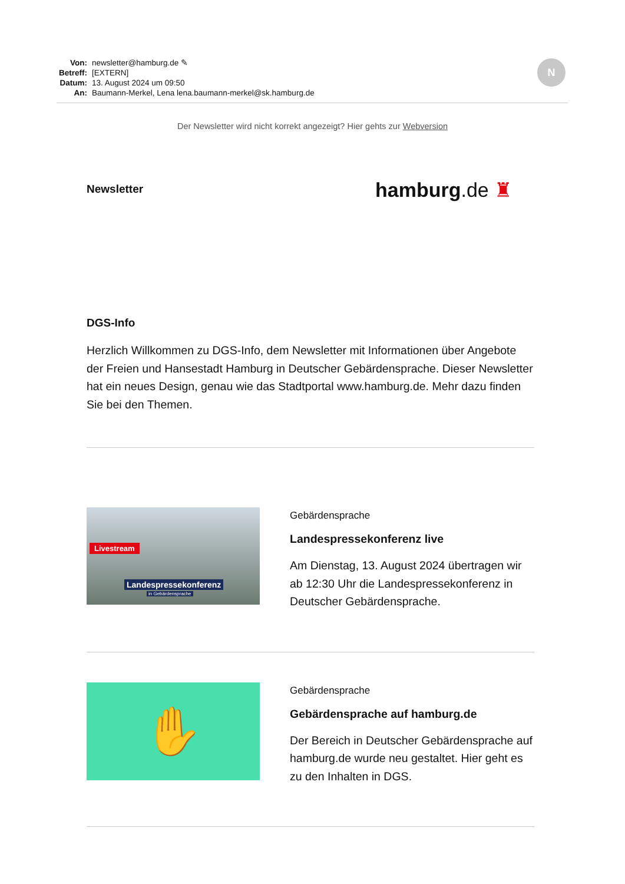Von: newsletter@hamburg.de ✎
Betreff: [EXTERN]
Datum: 13. August 2024 um 09:50
An: Baumann-Merkel, Lena lena.baumann-merkel@sk.hamburg.de
N
Der Newsletter wird nicht korrekt angezeigt? Hier gehts zur Webversion
hamburg.de ♜
Newsletter
DGS-Info
Herzlich Willkommen zu DGS-Info, dem Newsletter mit Informationen über Angebote der Freien und Hansestadt Hamburg in Deutscher Gebärdensprache. Dieser Newsletter hat ein neues Design, genau wie das Stadtportal www.hamburg.de. Mehr dazu finden Sie bei den Themen.
Livestream
Landespressekonferenz
in Gebärdensprache
Gebärdensprache
Landespressekonferenz live
Am Dienstag, 13. August 2024 übertragen wir ab 12:30 Uhr die Landespressekonferenz in Deutscher Gebärdensprache.
✋
Gebärdensprache
Gebärdensprache auf hamburg.de
Der Bereich in Deutscher Gebärdensprache auf hamburg.de wurde neu gestaltet. Hier geht es zu den Inhalten in DGS.